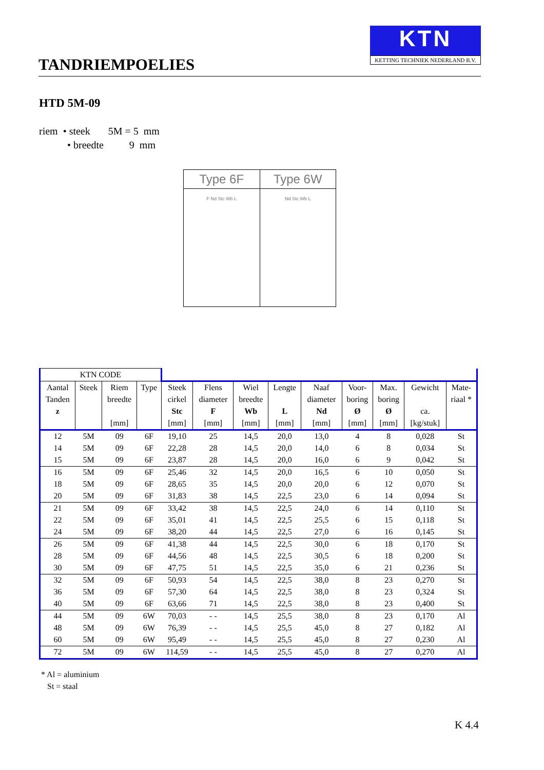TANDRIEMPOELIES
KTN
KETTING TECHNIEK NEDERLAND B.V.
HTD 5M-09
riem • steek 5M = 5 mm
• breedte 9 mm
Type 6F
F Nd Stc Wb L
Type 6W
Nd Stc Wb L
| KTN CODE | | | | | | | | | | | | |
| --- | --- | --- | --- | --- | --- | --- | --- | --- | --- | --- | --- | --- |
| Aantal | Steek | Riem | Type | Steek | Flens | Wiel | Lengte | Naaf | Voor- | Max. | Gewicht | Mate- |
| Tanden | | breedte | | cirkel | diameter | breedte | | diameter | boring | boring | | riaal * |
| z | | | | Stc | F | Wb | L | Nd | Ø | Ø | ca. | |
| | | [mm] | | [mm] | [mm] | [mm] | [mm] | [mm] | [mm] | [mm] | [kg/stuk] | |
| 12 | 5M | 09 | 6F | 19,10 | 25 | 14,5 | 20,0 | 13,0 | 4 | 8 | 0,028 | St |
| 14 | 5M | 09 | 6F | 22,28 | 28 | 14,5 | 20,0 | 14,0 | 6 | 8 | 0,034 | St |
| 15 | 5M | 09 | 6F | 23,87 | 28 | 14,5 | 20,0 | 16,0 | 6 | 9 | 0,042 | St |
| 16 | 5M | 09 | 6F | 25,46 | 32 | 14,5 | 20,0 | 16,5 | 6 | 10 | 0,050 | St |
| 18 | 5M | 09 | 6F | 28,65 | 35 | 14,5 | 20,0 | 20,0 | 6 | 12 | 0,070 | St |
| 20 | 5M | 09 | 6F | 31,83 | 38 | 14,5 | 22,5 | 23,0 | 6 | 14 | 0,094 | St |
| 21 | 5M | 09 | 6F | 33,42 | 38 | 14,5 | 22,5 | 24,0 | 6 | 14 | 0,110 | St |
| 22 | 5M | 09 | 6F | 35,01 | 41 | 14,5 | 22,5 | 25,5 | 6 | 15 | 0,118 | St |
| 24 | 5M | 09 | 6F | 38,20 | 44 | 14,5 | 22,5 | 27,0 | 6 | 16 | 0,145 | St |
| 26 | 5M | 09 | 6F | 41,38 | 44 | 14,5 | 22,5 | 30,0 | 6 | 18 | 0,170 | St |
| 28 | 5M | 09 | 6F | 44,56 | 48 | 14,5 | 22,5 | 30,5 | 6 | 18 | 0,200 | St |
| 30 | 5M | 09 | 6F | 47,75 | 51 | 14,5 | 22,5 | 35,0 | 6 | 21 | 0,236 | St |
| 32 | 5M | 09 | 6F | 50,93 | 54 | 14,5 | 22,5 | 38,0 | 8 | 23 | 0,270 | St |
| 36 | 5M | 09 | 6F | 57,30 | 64 | 14,5 | 22,5 | 38,0 | 8 | 23 | 0,324 | St |
| 40 | 5M | 09 | 6F | 63,66 | 71 | 14,5 | 22,5 | 38,0 | 8 | 23 | 0,400 | St |
| 44 | 5M | 09 | 6W | 70,03 | - - | 14,5 | 25,5 | 38,0 | 8 | 23 | 0,170 | Al |
| 48 | 5M | 09 | 6W | 76,39 | - - | 14,5 | 25,5 | 45,0 | 8 | 27 | 0,182 | Al |
| 60 | 5M | 09 | 6W | 95,49 | - - | 14,5 | 25,5 | 45,0 | 8 | 27 | 0,230 | Al |
| 72 | 5M | 09 | 6W | 114,59 | - - | 14,5 | 25,5 | 45,0 | 8 | 27 | 0,270 | Al |
* Al = aluminium
St = staal
K 4.4